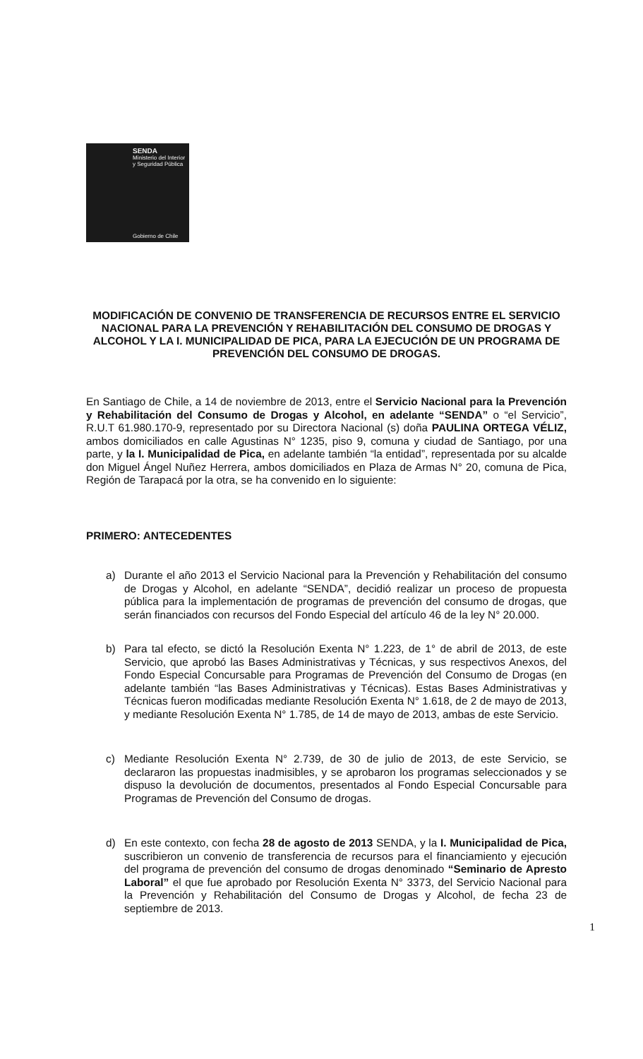SENDA
Ministerio del Interior
y Seguridad Pública
Gobierno de Chile
MODIFICACIÓN DE CONVENIO DE TRANSFERENCIA DE RECURSOS ENTRE EL SERVICIO NACIONAL PARA LA PREVENCIÓN Y REHABILITACIÓN DEL CONSUMO DE DROGAS Y ALCOHOL Y LA I. MUNICIPALIDAD DE PICA, PARA LA EJECUCIÓN DE UN PROGRAMA DE PREVENCIÓN DEL CONSUMO DE DROGAS.
En Santiago de Chile, a 14 de noviembre de 2013, entre el Servicio Nacional para la Prevención y Rehabilitación del Consumo de Drogas y Alcohol, en adelante “SENDA” o “el Servicio”, R.U.T 61.980.170-9, representado por su Directora Nacional (s) doña PAULINA ORTEGA VÉLIZ, ambos domiciliados en calle Agustinas N° 1235, piso 9, comuna y ciudad de Santiago, por una parte, y la I. Municipalidad de Pica, en adelante también “la entidad”, representada por su alcalde don Miguel Ángel Nuñez Herrera, ambos domiciliados en Plaza de Armas N° 20, comuna de Pica, Región de Tarapacá por la otra, se ha convenido en lo siguiente:
PRIMERO: ANTECEDENTES
a) Durante el año 2013 el Servicio Nacional para la Prevención y Rehabilitación del consumo de Drogas y Alcohol, en adelante “SENDA”, decidió realizar un proceso de propuesta pública para la implementación de programas de prevención del consumo de drogas, que serán financiados con recursos del Fondo Especial del artículo 46 de la ley N° 20.000.
b) Para tal efecto, se dictó la Resolución Exenta N° 1.223, de 1° de abril de 2013, de este Servicio, que aprobó las Bases Administrativas y Técnicas, y sus respectivos Anexos, del Fondo Especial Concursable para Programas de Prevención del Consumo de Drogas (en adelante también “las Bases Administrativas y Técnicas). Estas Bases Administrativas y Técnicas fueron modificadas mediante Resolución Exenta N° 1.618, de 2 de mayo de 2013, y mediante Resolución Exenta N° 1.785, de 14 de mayo de 2013, ambas de este Servicio.
c) Mediante Resolución Exenta N° 2.739, de 30 de julio de 2013, de este Servicio, se declararon las propuestas inadmisibles, y se aprobaron los programas seleccionados y se dispuso la devolución de documentos, presentados al Fondo Especial Concursable para Programas de Prevención del Consumo de drogas.
d) En este contexto, con fecha 28 de agosto de 2013 SENDA, y la I. Municipalidad de Pica, suscribieron un convenio de transferencia de recursos para el financiamiento y ejecución del programa de prevención del consumo de drogas denominado “Seminario de Apresto Laboral” el que fue aprobado por Resolución Exenta N° 3373, del Servicio Nacional para la Prevención y Rehabilitación del Consumo de Drogas y Alcohol, de fecha 23 de septiembre de 2013.
1